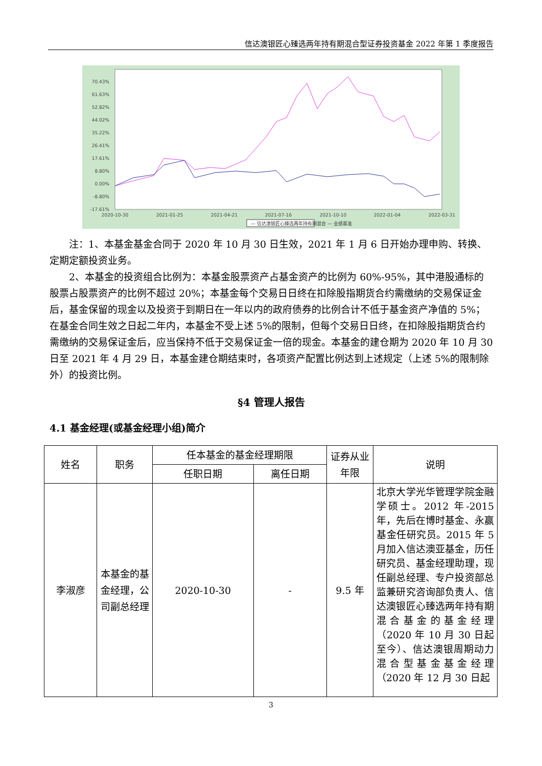信达澳银匠心臻选两年持有期混合型证券投资基金 2022 年第 1 季度报告
70.43%
61.63%
52.82%
44.02%
35.22%
26.41%
17.61%
8.80%
0.00%
-8.80%
-17.61%
2020-10-30
2021-01-25
2021-04-21
2021-07-16
2021-10-10
2022-01-04
2022-03-31
— 信达澳银匠心臻选两年持有期混合 — 业绩基准
注：1、本基金基金合同于 2020 年 10 月 30 日生效，2021 年 1 月 6 日开始办理申购、转换、定期定额投资业务。
2、本基金的投资组合比例为：本基金股票资产占基金资产的比例为 60%-95%，其中港股通标的股票占股票资产的比例不超过 20%；本基金每个交易日日终在扣除股指期货合约需缴纳的交易保证金后，基金保留的现金以及投资于到期日在一年以内的政府债券的比例合计不低于基金资产净值的 5%；在基金合同生效之日起二年内，本基金不受上述 5%的限制，但每个交易日日终，在扣除股指期货合约需缴纳的交易保证金后，应当保持不低于交易保证金一倍的现金。本基金的建仓期为 2020 年 10 月 30 日至 2021 年 4 月 29 日，本基金建仓期结束时，各项资产配置比例达到上述规定（上述 5%的限制除外）的投资比例。
§4 管理人报告
4.1 基金经理(或基金经理小组)简介
| 姓名 | 职务 | 任本基金的基金经理期限 | | 证券从业年限 | 说明 |
| --- | --- | --- | --- | --- | --- |
| | | 任职日期 | 离任日期 | | |
| 李淑彦 | 本基金的基金经理，公司副总经理 | 2020-10-30 | - | 9.5 年 | 北京大学光华管理学院金融学硕士。2012 年-2015 年，先后在博时基金、永赢基金任研究员。2015 年 5 月加入信达澳亚基金，历任研究员、基金经理助理，现任副总经理、专户投资部总监兼研究咨询部负责人、信达澳银匠心臻选两年持有期混合基金的基金经理（2020 年 10 月 30 日起至今）、信达澳银周期动力混合型基金基金经理（2020 年 12 月 30 日起 |
3